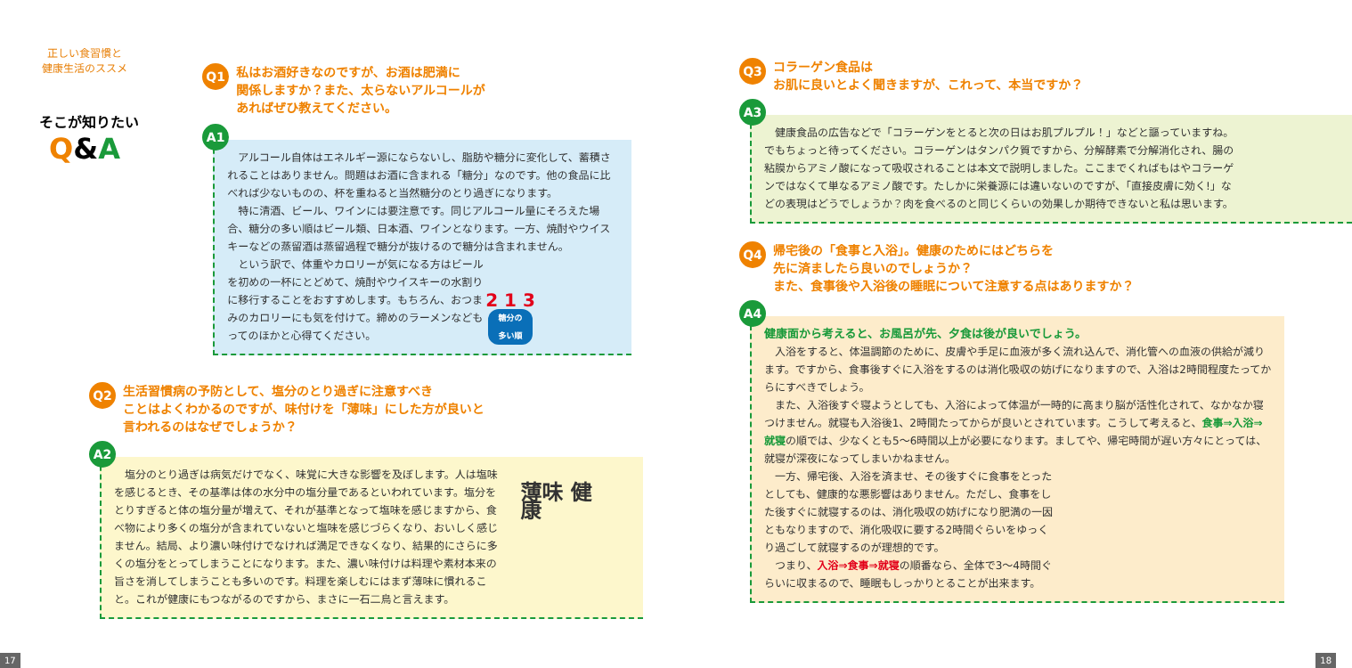正しい食習慣と
健康生活のススメ
そこが知りたい
Q&A
Q1
私はお酒好きなのですが、お酒は肥満に
関係しますか？また、太らないアルコールが
あればぜひ教えてください。
A1
　アルコール自体はエネルギー源にならないし、脂肪や糖分に変化して、蓄積されることはありません。問題はお酒に含まれる「糖分」なのです。他の食品に比べれば少ないものの、杯を重ねると当然糖分のとり過ぎになります。
　特に清酒、ビール、ワインには要注意です。同じアルコール量にそろえた場合、糖分の多い順はビール類、日本酒、ワインとなります。一方、焼酎やウイスキーなどの蒸留酒は蒸留過程で糖分が抜けるので糖分は含まれません。
　という訳で、体重やカロリーが気になる方はビールを初めの一杯にとどめて、焼酎やウイスキーの水割りに移行することをおすすめします。もちろん、おつまみのカロリーにも気を付けて。締めのラーメンなどもってのほかと心得てください。
2 1 3
糖分の
多い順
Q2
生活習慣病の予防として、塩分のとり過ぎに注意すべき
ことはよくわかるのですが、味付けを「薄味」にした方が良いと
言われるのはなぜでしょうか？
A2
　塩分のとり過ぎは病気だけでなく、味覚に大きな影響を及ぼします。人は塩味を感じるとき、その基準は体の水分中の塩分量であるといわれています。塩分をとりすぎると体の塩分量が増えて、それが基準となって塩味を感じますから、食べ物により多くの塩分が含まれていないと塩味を感じづらくなり、おいしく感じません。結局、より濃い味付けでなければ満足できなくなり、結果的にさらに多くの塩分をとってしまうことになります。また、濃い味付けは料理や素材本来の旨さを消してしまうことも多いのです。料理を楽しむにはまず薄味に慣れること。これが健康にもつながるのですから、まさに一石二鳥と言えます。
薄味 健康
17
Q3
コラーゲン食品は
お肌に良いとよく聞きますが、これって、本当ですか？
A3
　健康食品の広告などで「コラーゲンをとると次の日はお肌プルプル！」などと謳っていますね。でもちょっと待ってください。コラーゲンはタンパク質ですから、分解酵素で分解消化され、腸の粘膜からアミノ酸になって吸収されることは本文で説明しました。ここまでくればもはやコラーゲンではなくて単なるアミノ酸です。たしかに栄養源には違いないのですが、「直接皮膚に効く!」などの表現はどうでしょうか？肉を食べるのと同じくらいの効果しか期待できないと私は思います。
Q4
帰宅後の「食事と入浴」。健康のためにはどちらを
先に済ましたら良いのでしょうか？
また、食事後や入浴後の睡眠について注意する点はありますか？
A4
健康面から考えると、お風呂が先、夕食は後が良いでしょう。
　入浴をすると、体温調節のために、皮膚や手足に血液が多く流れ込んで、消化管への血液の供給が減ります。ですから、食事後すぐに入浴をするのは消化吸収の妨げになりますので、入浴は2時間程度たってからにすべきでしょう。
　また、入浴後すぐ寝ようとしても、入浴によって体温が一時的に高まり脳が活性化されて、なかなか寝つけません。就寝も入浴後1、2時間たってからが良いとされています。こうして考えると、食事⇒入浴⇒就寝の順では、少なくとも5～6時間以上が必要になります。ましてや、帰宅時間が遅い方々にとっては、就寝が深夜になってしまいかねません。
　一方、帰宅後、入浴を済ませ、その後すぐに食事をとったとしても、健康的な悪影響はありません。ただし、食事をした後すぐに就寝するのは、消化吸収の妨げになり肥満の一因ともなりますので、消化吸収に要する2時間ぐらいをゆっくり過ごして就寝するのが理想的です。
　つまり、入浴⇒食事⇒就寝の順番なら、全体で3～4時間ぐらいに収まるので、睡眠もしっかりとることが出来ます。
18